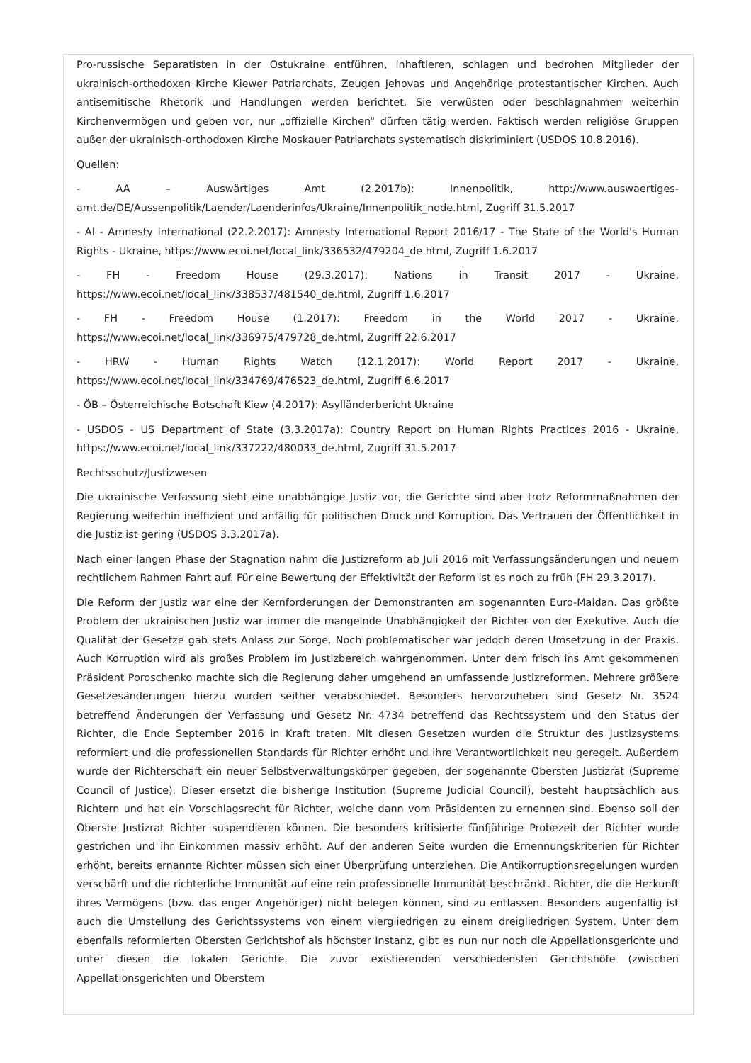Pro-russische Separatisten in der Ostukraine entführen, inhaftieren, schlagen und bedrohen Mitglieder der ukrainisch-orthodoxen Kirche Kiewer Patriarchats, Zeugen Jehovas und Angehörige protestantischer Kirchen. Auch antisemitische Rhetorik und Handlungen werden berichtet. Sie verwüsten oder beschlagnahmen weiterhin Kirchenvermögen und geben vor, nur „offizielle Kirchen“ dürften tätig werden. Faktisch werden religiöse Gruppen außer der ukrainisch-orthodoxen Kirche Moskauer Patriarchats systematisch diskriminiert (USDOS 10.8.2016).
Quellen:
- AA – Auswärtiges Amt (2.2017b): Innenpolitik, http://www.auswaertiges-amt.de/DE/Aussenpolitik/Laender/Laenderinfos/Ukraine/Innenpolitik_node.html, Zugriff 31.5.2017
- AI - Amnesty International (22.2.2017): Amnesty International Report 2016/17 - The State of the World's Human Rights - Ukraine, https://www.ecoi.net/local_link/336532/479204_de.html, Zugriff 1.6.2017
- FH - Freedom House (29.3.2017): Nations in Transit 2017 - Ukraine, https://www.ecoi.net/local_link/338537/481540_de.html, Zugriff 1.6.2017
- FH - Freedom House (1.2017): Freedom in the World 2017 - Ukraine, https://www.ecoi.net/local_link/336975/479728_de.html, Zugriff 22.6.2017
- HRW - Human Rights Watch (12.1.2017): World Report 2017 - Ukraine, https://www.ecoi.net/local_link/334769/476523_de.html, Zugriff 6.6.2017
- ÖB – Österreichische Botschaft Kiew (4.2017): Asylländerbericht Ukraine
- USDOS - US Department of State (3.3.2017a): Country Report on Human Rights Practices 2016 - Ukraine, https://www.ecoi.net/local_link/337222/480033_de.html, Zugriff 31.5.2017
Rechtsschutz/Justizwesen
Die ukrainische Verfassung sieht eine unabhängige Justiz vor, die Gerichte sind aber trotz Reformmaßnahmen der Regierung weiterhin ineffizient und anfällig für politischen Druck und Korruption. Das Vertrauen der Öffentlichkeit in die Justiz ist gering (USDOS 3.3.2017a).
Nach einer langen Phase der Stagnation nahm die Justizreform ab Juli 2016 mit Verfassungsänderungen und neuem rechtlichem Rahmen Fahrt auf. Für eine Bewertung der Effektivität der Reform ist es noch zu früh (FH 29.3.2017).
Die Reform der Justiz war eine der Kernforderungen der Demonstranten am sogenannten Euro-Maidan. Das größte Problem der ukrainischen Justiz war immer die mangelnde Unabhängigkeit der Richter von der Exekutive. Auch die Qualität der Gesetze gab stets Anlass zur Sorge. Noch problematischer war jedoch deren Umsetzung in der Praxis. Auch Korruption wird als großes Problem im Justizbereich wahrgenommen. Unter dem frisch ins Amt gekommenen Präsident Poroschenko machte sich die Regierung daher umgehend an umfassende Justizreformen. Mehrere größere Gesetzesänderungen hierzu wurden seither verabschiedet. Besonders hervorzuheben sind Gesetz Nr. 3524 betreffend Änderungen der Verfassung und Gesetz Nr. 4734 betreffend das Rechtssystem und den Status der Richter, die Ende September 2016 in Kraft traten. Mit diesen Gesetzen wurden die Struktur des Justizsystems reformiert und die professionellen Standards für Richter erhöht und ihre Verantwortlichkeit neu geregelt. Außerdem wurde der Richterschaft ein neuer Selbstverwaltungskörper gegeben, der sogenannte Obersten Justizrat (Supreme Council of Justice). Dieser ersetzt die bisherige Institution (Supreme Judicial Council), besteht hauptsächlich aus Richtern und hat ein Vorschlagsrecht für Richter, welche dann vom Präsidenten zu ernennen sind. Ebenso soll der Oberste Justizrat Richter suspendieren können. Die besonders kritisierte fünfjährige Probezeit der Richter wurde gestrichen und ihr Einkommen massiv erhöht. Auf der anderen Seite wurden die Ernennungskriterien für Richter erhöht, bereits ernannte Richter müssen sich einer Überprüfung unterziehen. Die Antikorruptionsregelungen wurden verschärft und die richterliche Immunität auf eine rein professionelle Immunität beschränkt. Richter, die die Herkunft ihres Vermögens (bzw. das enger Angehöriger) nicht belegen können, sind zu entlassen. Besonders augenfällig ist auch die Umstellung des Gerichtssystems von einem viergliedrigen zu einem dreigliedrigen System. Unter dem ebenfalls reformierten Obersten Gerichtshof als höchster Instanz, gibt es nun nur noch die Appellationsgerichte und unter diesen die lokalen Gerichte. Die zuvor existierenden verschiedensten Gerichtshöfe (zwischen Appellationsgerichten und Oberstem